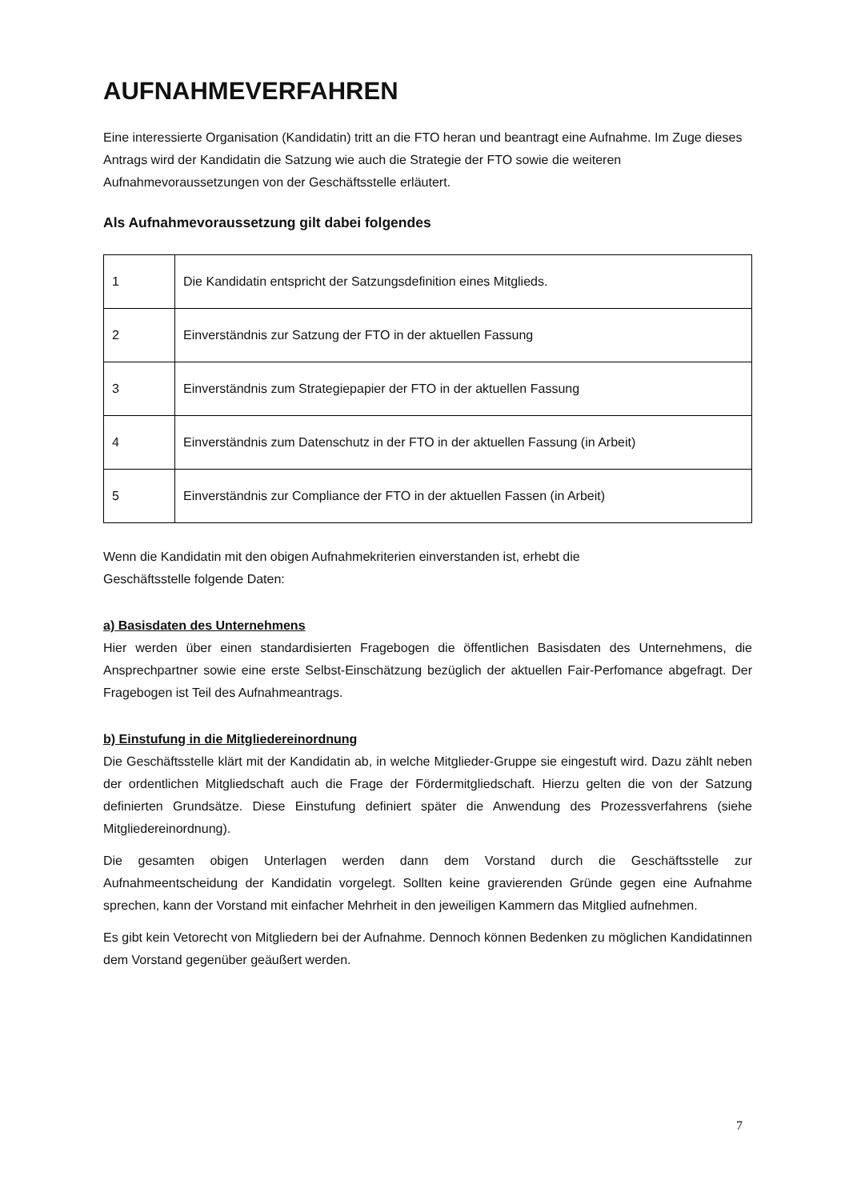AUFNAHMEVERFAHREN
Eine interessierte Organisation (Kandidatin) tritt an die FTO heran und beantragt eine Aufnahme. Im Zuge dieses Antrags wird der Kandidatin die Satzung wie auch die Strategie der FTO sowie die weiteren Aufnahmevoraussetzungen von der Geschäftsstelle erläutert.
Als Aufnahmevoraussetzung gilt dabei folgendes
| 1 | Die Kandidatin entspricht der Satzungsdefinition eines Mitglieds. |
| 2 | Einverständnis zur Satzung der FTO in der aktuellen Fassung |
| 3 | Einverständnis zum Strategiepapier der FTO in der aktuellen Fassung |
| 4 | Einverständnis zum Datenschutz in der FTO in der aktuellen Fassung (in Arbeit) |
| 5 | Einverständnis zur Compliance der FTO in der aktuellen Fassen (in Arbeit) |
Wenn die Kandidatin mit den obigen Aufnahmekriterien einverstanden ist, erhebt die
Geschäftsstelle folgende Daten:
a) Basisdaten des Unternehmens
Hier werden über einen standardisierten Fragebogen die öffentlichen Basisdaten des Unternehmens, die Ansprechpartner sowie eine erste Selbst-Einschätzung bezüglich der aktuellen Fair-Perfomance abgefragt. Der Fragebogen ist Teil des Aufnahmeantrags.
b) Einstufung in die Mitgliedereinordnung
Die Geschäftsstelle klärt mit der Kandidatin ab, in welche Mitglieder-Gruppe sie eingestuft wird. Dazu zählt neben der ordentlichen Mitgliedschaft auch die Frage der Fördermitgliedschaft. Hierzu gelten die von der Satzung definierten Grundsätze. Diese Einstufung definiert später die Anwendung des Prozessverfahrens (siehe Mitgliedereinordnung).
Die gesamten obigen Unterlagen werden dann dem Vorstand durch die Geschäftsstelle zur Aufnahmeentscheidung der Kandidatin vorgelegt. Sollten keine gravierenden Gründe gegen eine Aufnahme sprechen, kann der Vorstand mit einfacher Mehrheit in den jeweiligen Kammern das Mitglied aufnehmen.
Es gibt kein Vetorecht von Mitgliedern bei der Aufnahme. Dennoch können Bedenken zu möglichen Kandidatinnen dem Vorstand gegenüber geäußert werden.
7